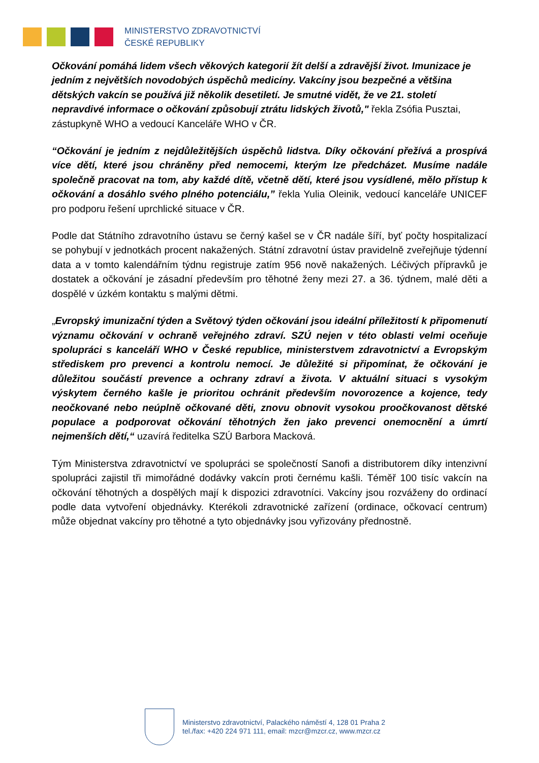MINISTERSTVO ZDRAVOTNICTVÍ
ČESKÉ REPUBLIKY
Očkování pomáhá lidem všech věkových kategorií žít delší a zdravější život. Imunizace je jedním z největších novodobých úspěchů medicíny. Vakcíny jsou bezpečné a většina dětských vakcín se používá již několik desetiletí. Je smutné vidět, že ve 21. století nepravdivé informace o očkování způsobují ztrátu lidských životů," řekla Zsófia Pusztai, zástupkyně WHO a vedoucí Kanceláře WHO v ČR.
“Očkování je jedním z nejdůležitějších úspěchů lidstva. Díky očkování přežívá a prospívá více dětí, které jsou chráněny před nemocemi, kterým lze předcházet. Musíme nadále společně pracovat na tom, aby každé dítě, včetně dětí, které jsou vysídlené, mělo přístup k očkování a dosáhlo svého plného potenciálu,” řekla Yulia Oleinik, vedoucí kanceláře UNICEF pro podporu řešení uprchlické situace v ČR.
Podle dat Státního zdravotního ústavu se černý kašel se v ČR nadále šíří, byť počty hospitalizací se pohybují v jednotkách procent nakažených. Státní zdravotní ústav pravidelně zveřejňuje týdenní data a v tomto kalendářním týdnu registruje zatím 956 nově nakažených. Léčivých přípravků je dostatek a očkování je zásadní především pro těhotné ženy mezi 27. a 36. týdnem, malé děti a dospělé v úzkém kontaktu s malými dětmi.
„Evropský imunizační týden a Světový týden očkování jsou ideální příležitostí k připomenutí významu očkování v ochraně veřejného zdraví. SZÚ nejen v této oblasti velmi oceňuje spolupráci s kanceláří WHO v České republice, ministerstvem zdravotnictví a Evropským střediskem pro prevenci a kontrolu nemocí. Je důležité si připomínat, že očkování je důležitou součástí prevence a ochrany zdraví a života. V aktuální situaci s vysokým výskytem černého kašle je prioritou ochránit především novorozence a kojence, tedy neočkované nebo neúplně očkované děti, znovu obnovit vysokou proočkovanost dětské populace a podporovat očkování těhotných žen jako prevenci onemocnění a úmrtí nejmenších dětí,“ uzavírá ředitelka SZÚ Barbora Macková.
Tým Ministerstva zdravotnictví ve spolupráci se společností Sanofi a distributorem díky intenzivní spolupráci zajistil tři mimořádné dodávky vakcín proti černému kašli. Téměř 100 tisíc vakcín na očkování těhotných a dospělých mají k dispozici zdravotníci. Vakcíny jsou rozváženy do ordinací podle data vytvoření objednávky. Kterékoli zdravotnické zařízení (ordinace, očkovací centrum) může objednat vakcíny pro těhotné a tyto objednávky jsou vyřizovány přednostně.
Ministerstvo zdravotnictví, Palackého náměstí 4, 128 01 Praha 2
tel./fax: +420 224 971 111, email: mzcr@mzcr.cz, www.mzcr.cz